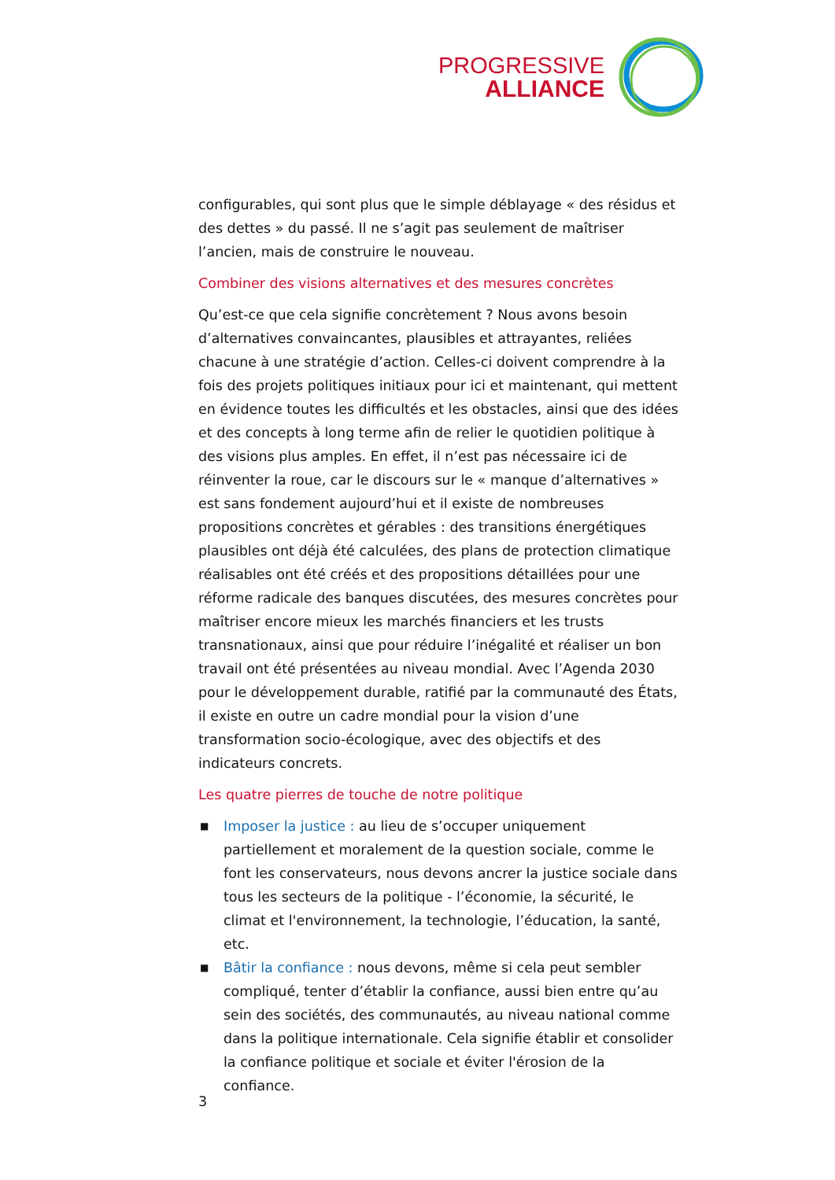PROGRESSIVE
ALLIANCE
configurables, qui sont plus que le simple déblayage « des résidus et des dettes » du passé. Il ne s’agit pas seulement de maîtriser l’ancien, mais de construire le nouveau.
Combiner des visions alternatives et des mesures concrètes
Qu’est-ce que cela signifie concrètement ? Nous avons besoin d’alternatives convaincantes, plausibles et attrayantes, reliées chacune à une stratégie d’action. Celles-ci doivent comprendre à la fois des projets politiques initiaux pour ici et maintenant, qui mettent en évidence toutes les difficultés et les obstacles, ainsi que des idées et des concepts à long terme afin de relier le quotidien politique à des visions plus amples. En effet, il n’est pas nécessaire ici de réinventer la roue, car le discours sur le « manque d’alternatives » est sans fondement aujourd’hui et il existe de nombreuses propositions concrètes et gérables : des transitions énergétiques plausibles ont déjà été calculées, des plans de protection climatique réalisables ont été créés et des propositions détaillées pour une réforme radicale des banques discutées, des mesures concrètes pour maîtriser encore mieux les marchés financiers et les trusts transnationaux, ainsi que pour réduire l’inégalité et réaliser un bon travail ont été présentées au niveau mondial. Avec l’Agenda 2030 pour le développement durable, ratifié par la communauté des États, il existe en outre un cadre mondial pour la vision d’une transformation socio-écologique, avec des objectifs et des indicateurs concrets.
Les quatre pierres de touche de notre politique
■ Imposer la justice : au lieu de s’occuper uniquement partiellement et moralement de la question sociale, comme le font les conservateurs, nous devons ancrer la justice sociale dans tous les secteurs de la politique - l’économie, la sécurité, le climat et l'environnement, la technologie, l’éducation, la santé, etc.
■ Bâtir la confiance : nous devons, même si cela peut sembler compliqué, tenter d’établir la confiance, aussi bien entre qu’au sein des sociétés, des communautés, au niveau national comme dans la politique internationale. Cela signifie établir et consolider la confiance politique et sociale et éviter l'érosion de la confiance.
3